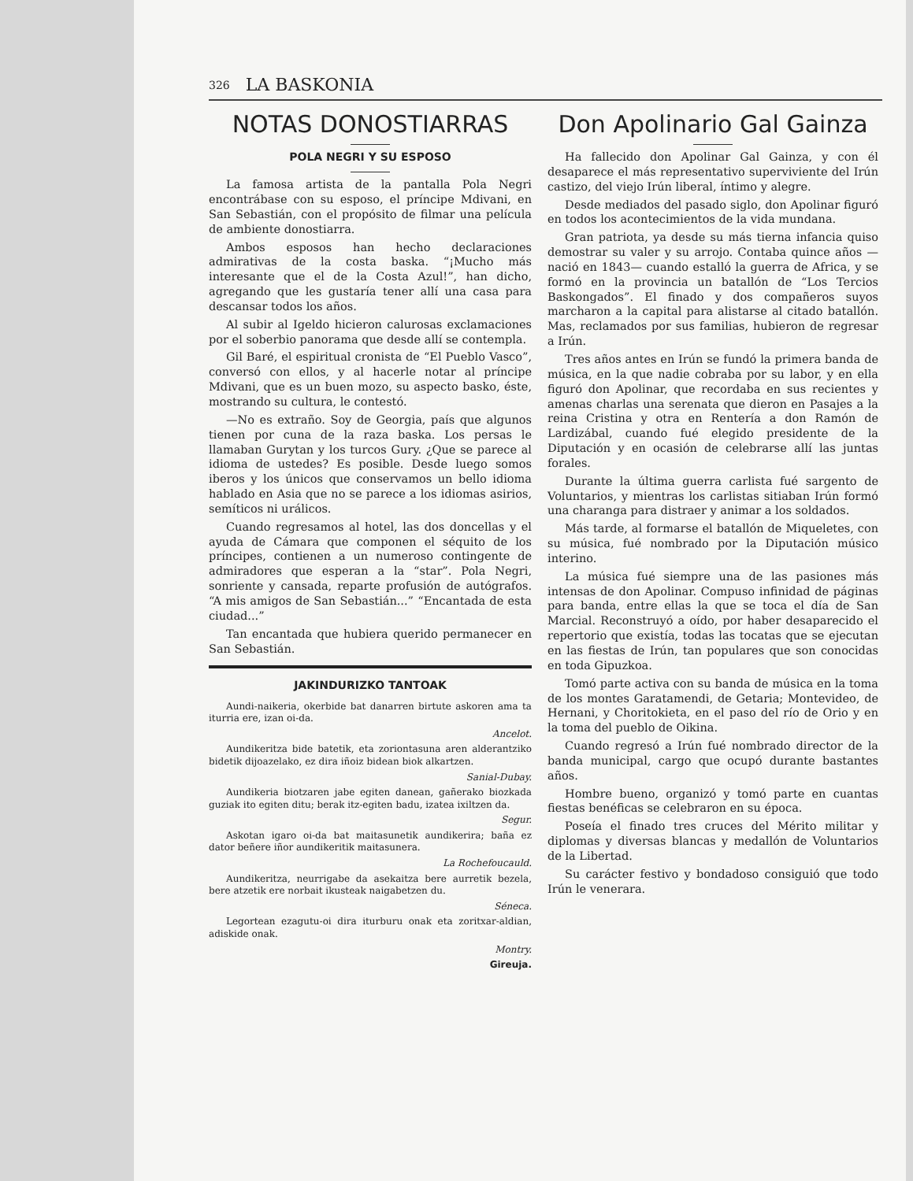326 LA BASKONIA
NOTAS DONOSTIARRAS
POLA NEGRI Y SU ESPOSO
La famosa artista de la pantalla Pola Negri encontrábase con su esposo, el príncipe Mdivani, en San Sebastián, con el propósito de filmar una película de ambiente donostiarra.
Ambos esposos han hecho declaraciones admirativas de la costa baska. “¡Mucho más interesante que el de la Costa Azul!”, han dicho, agregando que les gustaría tener allí una casa para descansar todos los años.
Al subir al Igeldo hicieron calurosas exclamaciones por el soberbio panorama que desde allí se contempla.
Gil Baré, el espiritual cronista de “El Pueblo Vasco”, conversó con ellos, y al hacerle notar al príncipe Mdivani, que es un buen mozo, su aspecto basko, éste, mostrando su cultura, le contestó.
—No es extraño. Soy de Georgia, país que algunos tienen por cuna de la raza baska. Los persas le llamaban Gurytan y los turcos Gury. ¿Que se parece al idioma de ustedes? Es posible. Desde luego somos iberos y los únicos que conservamos un bello idioma hablado en Asia que no se parece a los idiomas asirios, semíticos ni urálicos.
Cuando regresamos al hotel, las dos doncellas y el ayuda de Cámara que componen el séquito de los príncipes, contienen a un numeroso contingente de admiradores que esperan a la “star”. Pola Negri, sonriente y cansada, reparte profusión de autógrafos. “A mis amigos de San Sebastián...” “Encantada de esta ciudad...”
Tan encantada que hubiera querido permanecer en San Sebastián.
JAKINDURIZKO TANTOAK
Aundi-naikeria, okerbide bat danarren birtute askoren ama ta iturria ere, izan oi-da.
Ancelot.
Aundikeritza bide batetik, eta zoriontasuna aren alderantziko bidetik dijoazelako, ez dira iñoiz bidean biok alkartzen.
Sanial-Dubay.
Aundikeria biotzaren jabe egiten danean, gañerako biozkada guziak ito egiten ditu; berak itz-egiten badu, izatea ixiltzen da.
Segur.
Askotan igaro oi-da bat maitasunetik aundikerira; baña ez dator beñere iñor aundikeritik maitasunera.
La Rochefoucauld.
Aundikeritza, neurrigabe da asekaitza bere aurretik bezela, bere atzetik ere norbait ikusteak naigabetzen du.
Séneca.
Legortean ezagutu-oi dira iturburu onak eta zoritxar-aldian, adiskide onak.
Montry.
Gireuja.
Don Apolinario Gal Gainza
Ha fallecido don Apolinar Gal Gainza, y con él desaparece el más representativo superviviente del Irún castizo, del viejo Irún liberal, íntimo y alegre.
Desde mediados del pasado siglo, don Apolinar figuró en todos los acontecimientos de la vida mundana.
Gran patriota, ya desde su más tierna infancia quiso demostrar su valer y su arrojo. Contaba quince años —nació en 1843— cuando estalló la guerra de Africa, y se formó en la provincia un batallón de “Los Tercios Baskongados”. El finado y dos compañeros suyos marcharon a la capital para alistarse al citado batallón. Mas, reclamados por sus familias, hubieron de regresar a Irún.
Tres años antes en Irún se fundó la primera banda de música, en la que nadie cobraba por su labor, y en ella figuró don Apolinar, que recordaba en sus recientes y amenas charlas una serenata que dieron en Pasajes a la reina Cristina y otra en Rentería a don Ramón de Lardizábal, cuando fué elegido presidente de la Diputación y en ocasión de celebrarse allí las juntas forales.
Durante la última guerra carlista fué sargento de Voluntarios, y mientras los carlistas sitiaban Irún formó una charanga para distraer y animar a los soldados.
Más tarde, al formarse el batallón de Miqueletes, con su música, fué nombrado por la Diputación músico interino.
La música fué siempre una de las pasiones más intensas de don Apolinar. Compuso infinidad de páginas para banda, entre ellas la que se toca el día de San Marcial. Reconstruyó a oído, por haber desaparecido el repertorio que existía, todas las tocatas que se ejecutan en las fiestas de Irún, tan populares que son conocidas en toda Gipuzkoa.
Tomó parte activa con su banda de música en la toma de los montes Garatamendi, de Getaria; Montevideo, de Hernani, y Choritokieta, en el paso del río de Orio y en la toma del pueblo de Oikina.
Cuando regresó a Irún fué nombrado director de la banda municipal, cargo que ocupó durante bastantes años.
Hombre bueno, organizó y tomó parte en cuantas fiestas benéficas se celebraron en su época.
Poseía el finado tres cruces del Mérito militar y diplomas y diversas blancas y medallón de Voluntarios de la Libertad.
Su carácter festivo y bondadoso consiguió que todo Irún le venerara.